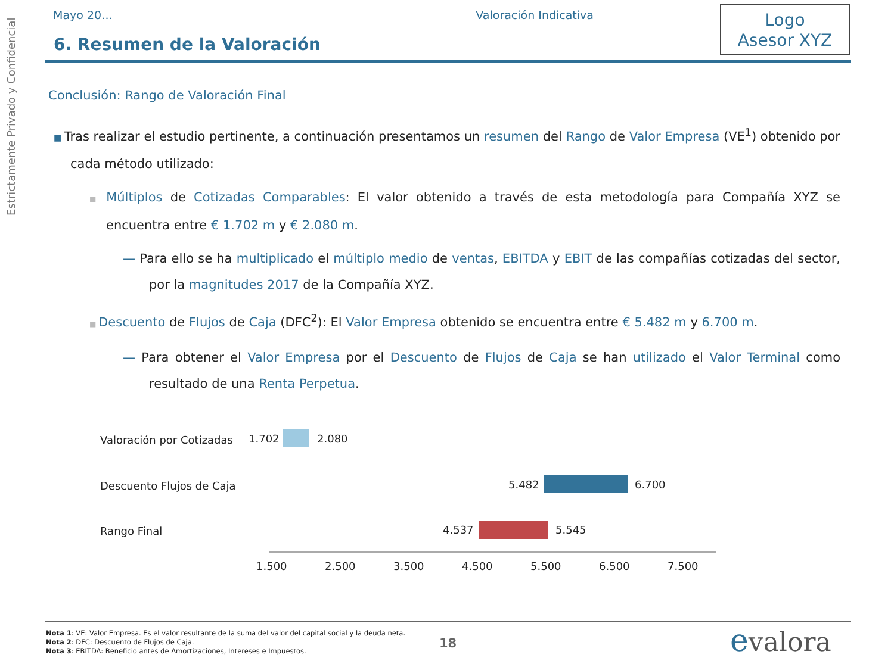Estrictamente Privado y Confidencial
Mayo 20… Valoración Indicativa
Logo
Asesor XYZ
6. Resumen de la Valoración
Conclusión: Rango de Valoración Final
■ Tras realizar el estudio pertinente, a continuación presentamos un resumen del Rango de Valor Empresa (VE<sup>1</sup>) obtenido por cada método utilizado:
■ Múltiplos de Cotizadas Comparables: El valor obtenido a través de esta metodología para Compañía XYZ se encuentra entre € 1.702 m y € 2.080 m.
— Para ello se ha multiplicado el múltiplo medio de ventas, EBITDA y EBIT de las compañías cotizadas del sector, por la magnitudes 2017 de la Compañía XYZ.
■ Descuento de Flujos de Caja (DFC<sup>2</sup>): El Valor Empresa obtenido se encuentra entre € 5.482 m y 6.700 m.
— Para obtener el Valor Empresa por el Descuento de Flujos de Caja se han utilizado el Valor Terminal como resultado de una Renta Perpetua.
Valoración por Cotizadas 1.702 2.080
Descuento Flujos de Caja 5.482 6.700
Rango Final 4.537 5.545
1.500 2.500 3.500 4.500 5.500 6.500 7.500
Nota 1: VE: Valor Empresa. Es el valor resultante de la suma del valor del capital social y la deuda neta.
Nota 2: DFC: Descuento de Flujos de Caja.
Nota 3: EBITDA: Beneficio antes de Amortizaciones, Intereses e Impuestos.
18 evalora